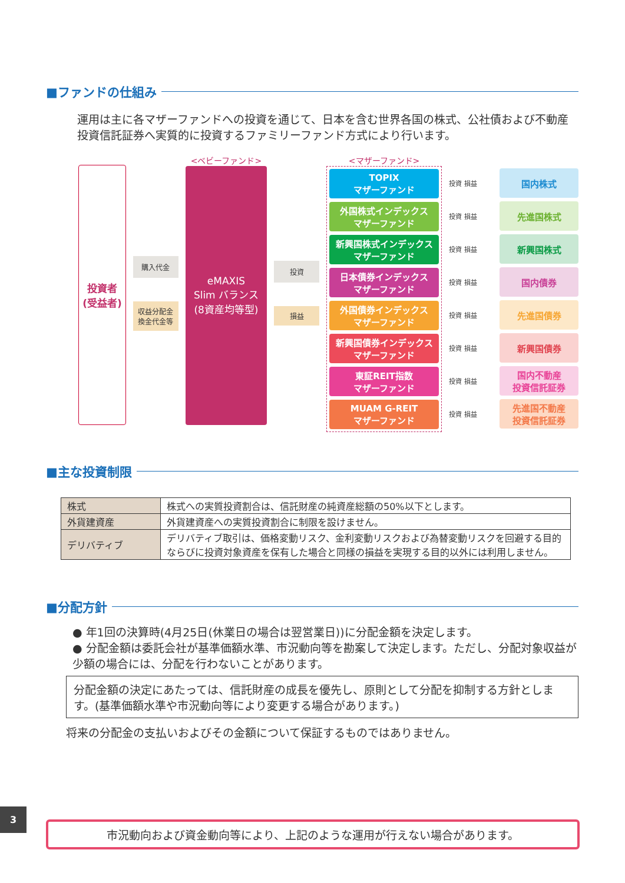■ファンドの仕組み
運用は主に各マザーファンドへの投資を通じて、日本を含む世界各国の株式、公社債および不動産投資信託証券へ実質的に投資するファミリーファンド方式により行います。
投資者
(受益者)
購入代金
収益分配金
換金代金等
<ベビーファンド>
eMAXIS
Slim バランス
(8資産均等型)
投資
損益
<マザーファンド>
TOPIX
マザーファンド
外国株式インデックス
マザーファンド
新興国株式インデックス
マザーファンド
日本債券インデックス
マザーファンド
外国債券インデックス
マザーファンド
新興国債券インデックス
マザーファンド
東証REIT指数
マザーファンド
MUAM G-REIT
マザーファンド
投資 損益
投資 損益
投資 損益
投資 損益
投資 損益
投資 損益
投資 損益
投資 損益
国内株式
先進国株式
新興国株式
国内債券
先進国債券
新興国債券
国内不動産
投資信託証券
先進国不動産
投資信託証券
■主な投資制限
| 株式 | 株式への実質投資割合は、信託財産の純資産総額の50%以下とします。 |
| 外貨建資産 | 外貨建資産への実質投資割合に制限を設けません。 |
| デリバティブ | デリバティブ取引は、価格変動リスク、金利変動リスクおよび為替変動リスクを回避する目的ならびに投資対象資産を保有した場合と同様の損益を実現する目的以外には利用しません。 |
■分配方針
● 年1回の決算時(4月25日(休業日の場合は翌営業日))に分配金額を決定します。
● 分配金額は委託会社が基準価額水準、市況動向等を勘案して決定します。ただし、分配対象収益が少額の場合には、分配を行わないことがあります。
分配金額の決定にあたっては、信託財産の成長を優先し、原則として分配を抑制する方針とします。(基準価額水準や市況動向等により変更する場合があります。)
将来の分配金の支払いおよびその金額について保証するものではありません。
3
市況動向および資金動向等により、上記のような運用が行えない場合があります。